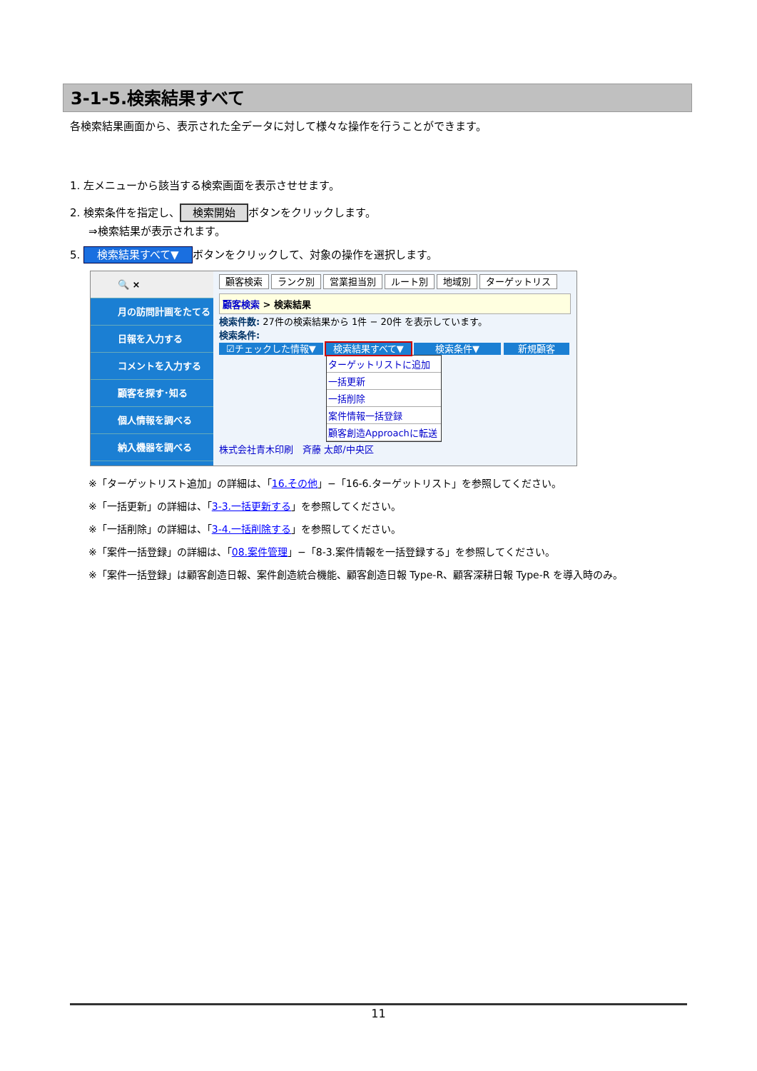3-1-5.検索結果すべて
各検索結果画面から、表示された全データに対して様々な操作を行うことができます。
1. 左メニューから該当する検索画面を表示させせます。
2. 検索条件を指定し、 検索開始 ボタンをクリックします。
⇒検索結果が表示されます。
5. 検索結果すべて▼ ボタンをクリックして、対象の操作を選択します。
🔍 ×
月の訪問計画をたてる
日報を入力する
コメントを入力する
顧客を探す･知る
個人情報を調べる
納入機器を調べる
顧客検索 ランク別 営業担当別 ルート別 地域別 ターゲットリス
顧客検索 > 検索結果
検索件数: 27件の検索結果から 1件 − 20件 を表示しています。
検索条件:
☑チェックした情報▼ 検索結果すべて▼ 検索条件▼ 新規顧客
ターゲットリストに追加
一括更新
一括削除
案件情報一括登録
顧客創造Approachに転送
株式会社青木印刷　斉藤 太郎/中央区
※「ターゲットリスト追加」の詳細は、「16.その他」−「16-6.ターゲットリスト」を参照してください。
※「一括更新」の詳細は、「3-3.一括更新する」を参照してください。
※「一括削除」の詳細は、「3-4.一括削除する」を参照してください。
※「案件一括登録」の詳細は、「08.案件管理」−「8-3.案件情報を一括登録する」を参照してください。
※「案件一括登録」は顧客創造日報、案件創造統合機能、顧客創造日報 Type-R、顧客深耕日報 Type-R を導入時のみ。
11